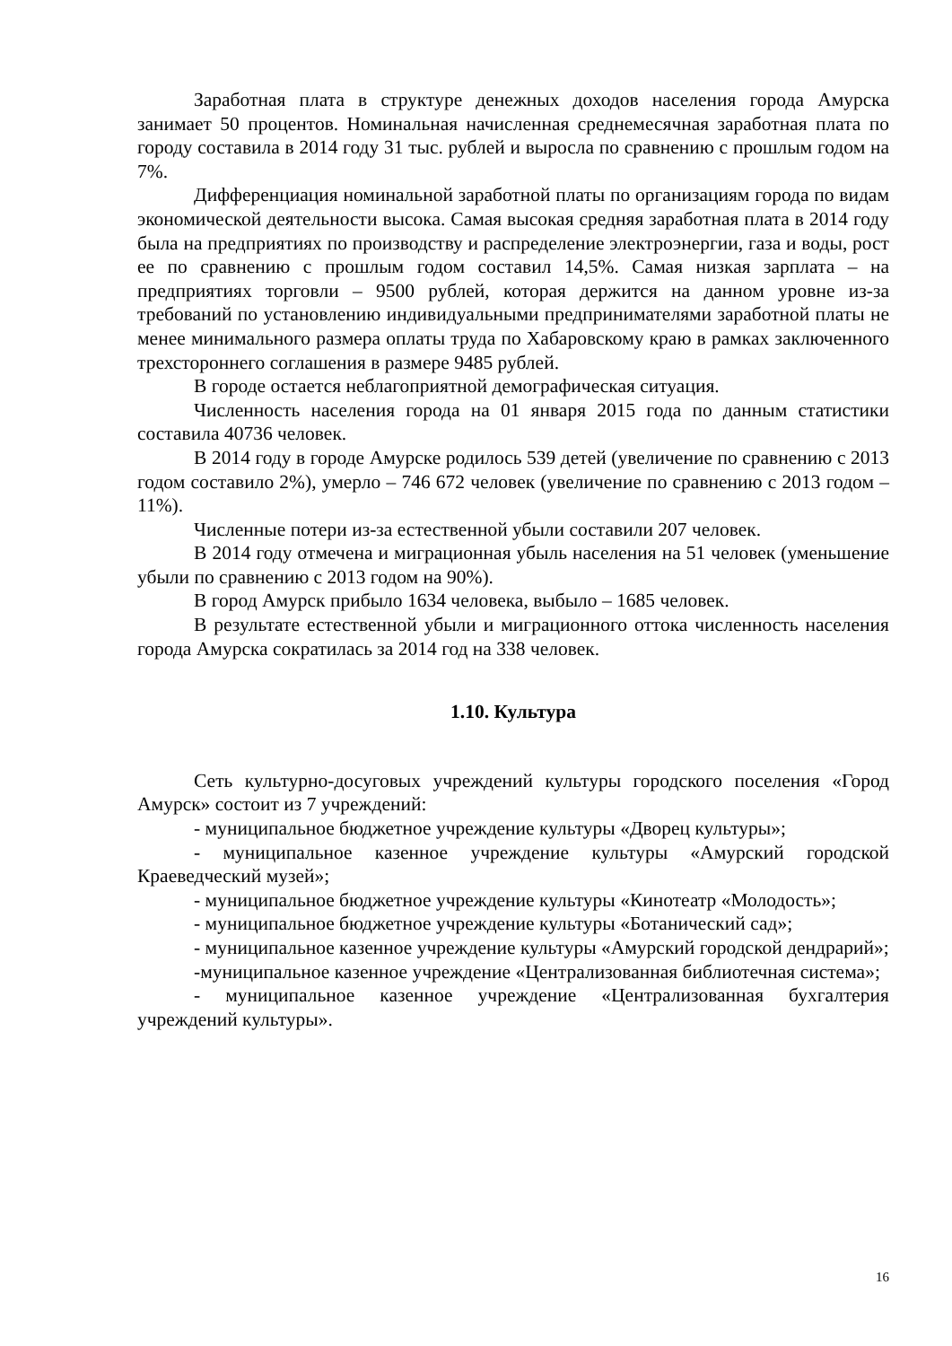Заработная плата в структуре денежных доходов населения города Амурска занимает 50 процентов. Номинальная начисленная среднемесячная заработная плата по городу составила в 2014 году 31 тыс. рублей и выросла по сравнению с прошлым годом на 7%.
Дифференциация номинальной заработной платы по организациям города по видам экономической деятельности высока. Самая высокая средняя заработная плата в 2014 году была на предприятиях по производству и распределение электроэнергии, газа и воды, рост ее по сравнению с прошлым годом составил 14,5%. Самая низкая зарплата – на предприятиях торговли – 9500 рублей, которая держится на данном уровне из-за требований по установлению индивидуальными предпринимателями заработной платы не менее минимального размера оплаты труда по Хабаровскому краю в рамках заключенного трехстороннего соглашения в размере 9485 рублей.
В городе остается неблагоприятной демографическая ситуация.
Численность населения города на 01 января 2015 года по данным статистики составила 40736 человек.
В 2014 году в городе Амурске родилось 539 детей (увеличение по сравнению с 2013 годом составило 2%), умерло – 746 672 человек (увеличение по сравнению с 2013 годом – 11%).
Численные потери из-за естественной убыли составили 207 человек.
В 2014 году отмечена и миграционная убыль населения на 51 человек (уменьшение убыли по сравнению с 2013 годом на 90%).
В город Амурск прибыло 1634 человека, выбыло – 1685 человек.
В результате естественной убыли и миграционного оттока численность населения города Амурска сократилась за 2014 год на 338 человек.
1.10. Культура
Сеть культурно-досуговых учреждений культуры городского поселения «Город Амурск» состоит из 7 учреждений:
- муниципальное бюджетное учреждение культуры «Дворец культуры»;
- муниципальное казенное учреждение культуры «Амурский городской Краеведческий музей»;
- муниципальное бюджетное учреждение культуры «Кинотеатр «Молодость»;
- муниципальное бюджетное учреждение культуры «Ботанический сад»;
- муниципальное казенное учреждение культуры «Амурский городской дендрарий»;
-муниципальное казенное учреждение «Централизованная библиотечная система»;
- муниципальное казенное учреждение «Централизованная бухгалтерия учреждений культуры».
16